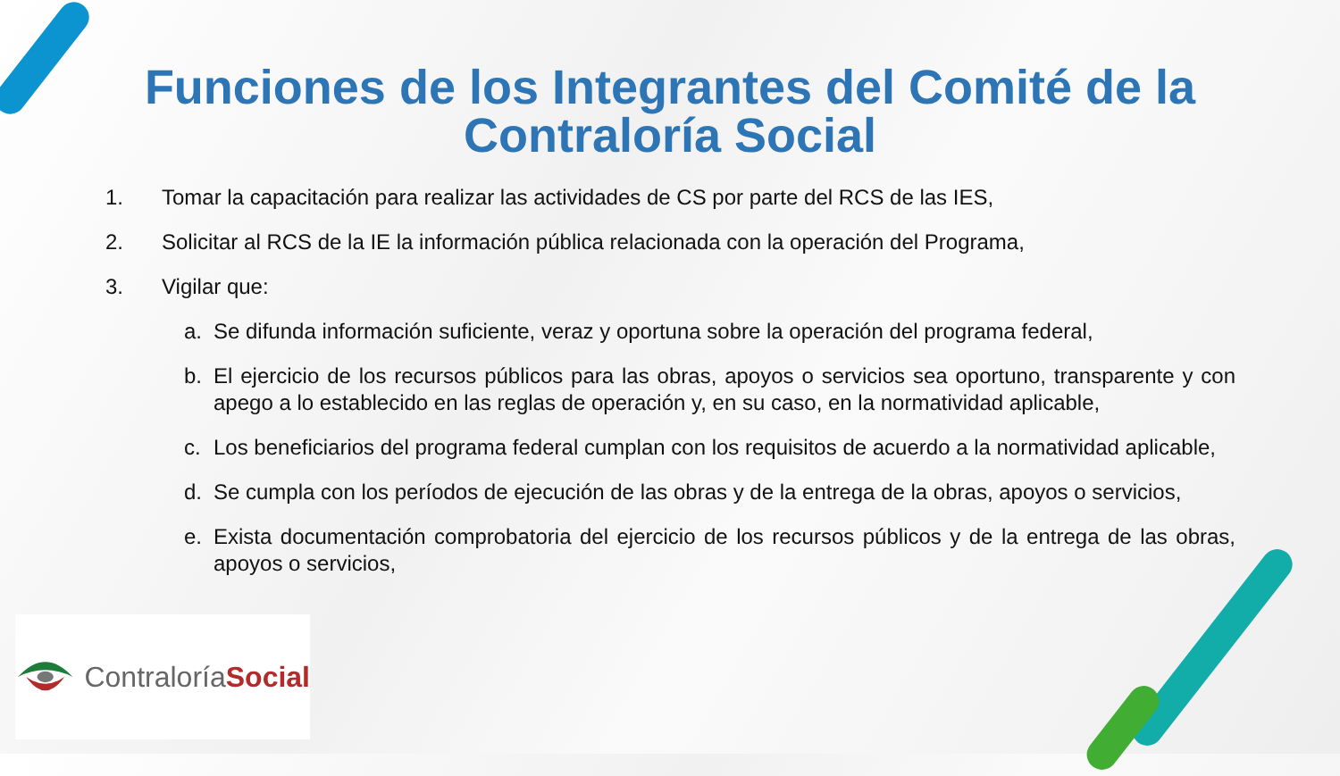Funciones de los Integrantes del Comité de la Contraloría Social
1. Tomar la capacitación para realizar las actividades de CS por parte del RCS de las IES,
2. Solicitar al RCS de la IE la información pública relacionada con la operación del Programa,
3. Vigilar que:
a. Se difunda información suficiente, veraz y oportuna sobre la operación del programa federal,
b. El ejercicio de los recursos públicos para las obras, apoyos o servicios sea oportuno, transparente y con apego a lo establecido en las reglas de operación y, en su caso, en la normatividad aplicable,
c. Los beneficiarios del programa federal cumplan con los requisitos de acuerdo a la normatividad aplicable,
d. Se cumpla con los períodos de ejecución de las obras y de la entrega de la obras, apoyos o servicios,
e. Exista documentación comprobatoria del ejercicio de los recursos públicos y de la entrega de las obras, apoyos o servicios,
ContraloríaSocial